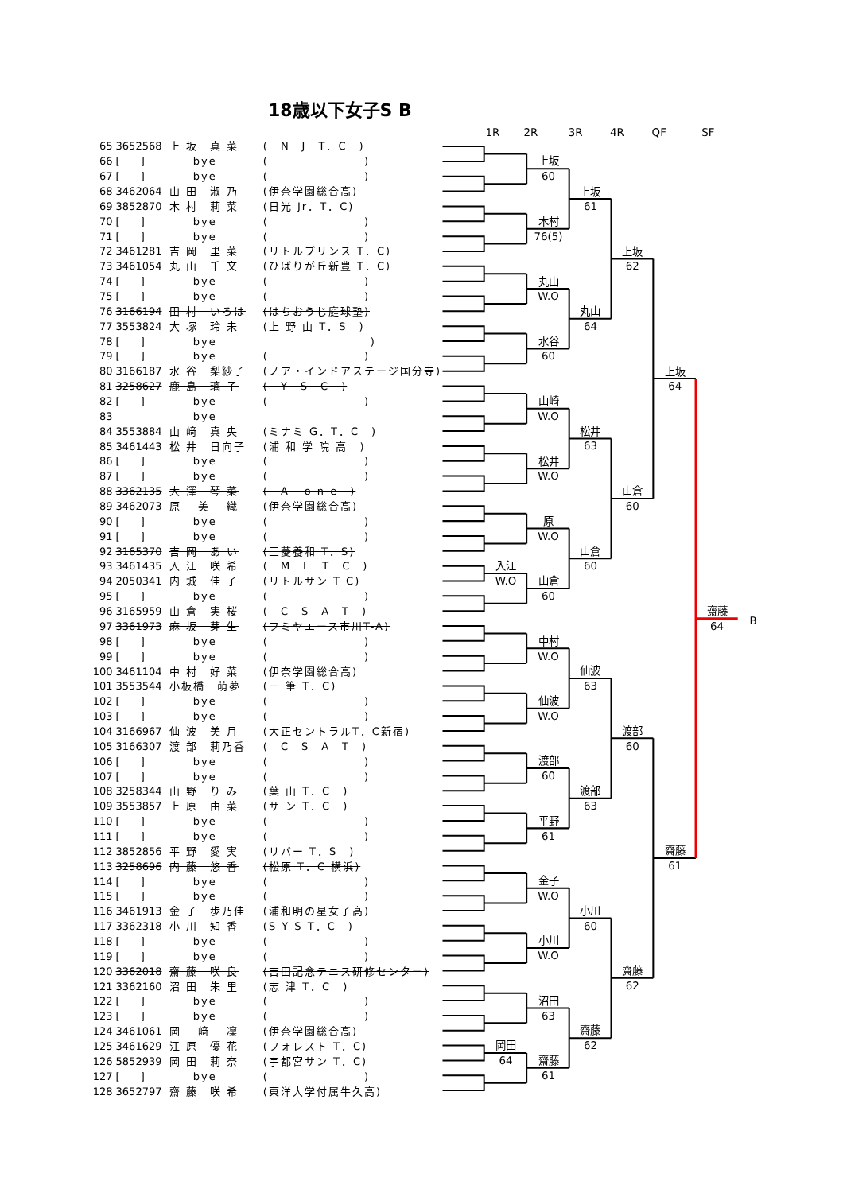18歳以下女子S B
| 65 | 3652568 | 上 坂 真 菜 | ( N J T．C ) |
| 66 | [ ] | bye | ( ) |
| 67 | [ ] | bye | ( ) |
| 68 | 3462064 | 山 田 淑 乃 | (伊奈学園総合高) |
| 69 | 3852870 | 木 村 莉 菜 | (日光 Jr．T．C) |
| 70 | [ ] | bye | ( ) |
| 71 | [ ] | bye | ( ) |
| 72 | 3461281 | 吉 岡 里 菜 | (リトルプリンス T．C) |
| 73 | 3461054 | 丸 山 千 文 | (ひばりが丘新豊 T．C) |
| 74 | [ ] | bye | ( ) |
| 75 | [ ] | bye | ( ) |
| 76 | 3166194 | 田 村 いろは | (はちおうじ庭球塾) |
| 77 | 3553824 | 大 塚 玲 未 | (上 野 山 T．S ) |
| 78 | [ ] | bye | ) |
| 79 | [ ] | bye | ( ) |
| 80 | 3166187 | 水 谷 梨紗子 | (ノア・インドアステージ国分寺) |
| 81 | 3258627 | 鹿 島 璃 子 | ( Y S C ) |
| 82 | [ ] | bye | ( ) |
| 83 | | bye | |
| 84 | 3553884 | 山 﨑 真 央 | (ミナミ G．T．C ) |
| 85 | 3461443 | 松 井 日向子 | (浦 和 学 院 高 ) |
| 86 | [ ] | bye | ( ) |
| 87 | [ ] | bye | ( ) |
| 88 | 3362135 | 大 澤 琴 菜 | ( A - o n e ) |
| 89 | 3462073 | 原 美 織 | (伊奈学園総合高) |
| 90 | [ ] | bye | ( ) |
| 91 | [ ] | bye | ( ) |
| 92 | 3165370 | 吉 岡 あ い | (三菱養和 T．S) |
| 93 | 3461435 | 入 江 咲 希 | ( M L T C ) |
| 94 | 2050341 | 内 城 佳 子 | (リトルサン T C) |
| 95 | [ ] | bye | ( ) |
| 96 | 3165959 | 山 倉 実 桜 | ( C S A T ) |
| 97 | 3361973 | 麻 坂 芽 生 | (フミヤエース市川T-A) |
| 98 | [ ] | bye | ( ) |
| 99 | [ ] | bye | ( ) |
| 100 | 3461104 | 中 村 好 菜 | (伊奈学園総合高) |
| 101 | 3553544 | 小板橋 萌夢 | (一 筆 T．C) |
| 102 | [ ] | bye | ( ) |
| 103 | [ ] | bye | ( ) |
| 104 | 3166967 | 仙 波 美 月 | (大正セントラルT．C新宿) |
| 105 | 3166307 | 渡 部 莉乃香 | ( C S A T ) |
| 106 | [ ] | bye | ( ) |
| 107 | [ ] | bye | ( ) |
| 108 | 3258344 | 山 野 り み | (葉 山 T．C ) |
| 109 | 3553857 | 上 原 由 菜 | (サ ン T．C ) |
| 110 | [ ] | bye | ( ) |
| 111 | [ ] | bye | ( ) |
| 112 | 3852856 | 平 野 愛 実 | (リバー T．S ) |
| 113 | 3258696 | 内 藤 悠 香 | (松原 T．C 横浜) |
| 114 | [ ] | bye | ( ) |
| 115 | [ ] | bye | ( ) |
| 116 | 3461913 | 金 子 歩乃佳 | (浦和明の星女子高) |
| 117 | 3362318 | 小 川 知 香 | (S Y S T．C ) |
| 118 | [ ] | bye | ( ) |
| 119 | [ ] | bye | ( ) |
| 120 | 3362018 | 齋 藤 咲 良 | (吉田記念テニス研修センター) |
| 121 | 3362160 | 沼 田 朱 里 | (志 津 T．C ) |
| 122 | [ ] | bye | ( ) |
| 123 | [ ] | bye | ( ) |
| 124 | 3461061 | 岡 﨑 凜 | (伊奈学園総合高) |
| 125 | 3461629 | 江 原 優 花 | (フォレスト T．C) |
| 126 | 5852939 | 岡 田 莉 奈 | (宇都宮サン T．C) |
| 127 | [ ] | bye | ( ) |
| 128 | 3652797 | 齋 藤 咲 希 | (東洋大学付属牛久高) |
1R
2R
3R
4R
QF
SF
入江
W.O
岡田
64
上坂
60
木村
76(5)
丸山
W.O
水谷
60
山崎
W.O
松井
W.O
原
W.O
山倉
60
中村
W.O
仙波
W.O
渡部
60
平野
61
金子
W.O
小川
W.O
沼田
63
齋藤
61
上坂
61
丸山
64
松井
63
山倉
60
仙波
63
渡部
63
小川
60
齋藤
62
上坂
62
山倉
60
渡部
60
齋藤
62
上坂
64
齋藤
61
齋藤
64
B